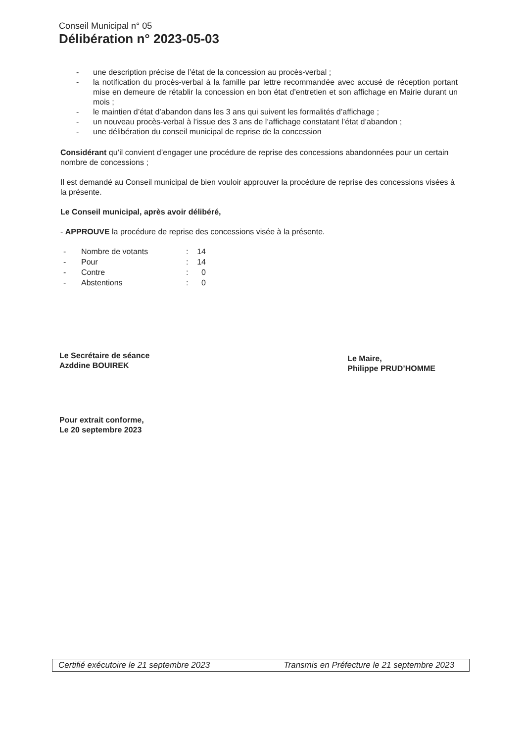Conseil Municipal n° 05
Délibération n° 2023-05-03
- une description précise de l’état de la concession au procès-verbal ;
- la notification du procès-verbal à la famille par lettre recommandée avec accusé de réception portant mise en demeure de rétablir la concession en bon état d’entretien et son affichage en Mairie durant un mois ;
- le maintien d’état d’abandon dans les 3 ans qui suivent les formalités d’affichage ;
- un nouveau procès-verbal à l’issue des 3 ans de l’affichage constatant l’état d’abandon ;
- une délibération du conseil municipal de reprise de la concession
Considérant qu’il convient d’engager une procédure de reprise des concessions abandonnées pour un certain nombre de concessions ;
Il est demandé au Conseil municipal de bien vouloir approuver la procédure de reprise des concessions visées à la présente.
Le Conseil municipal, après avoir délibéré,
- APPROUVE la procédure de reprise des concessions visée à la présente.
| - | Nombre de votants | : | 14 |
| - | Pour | : | 14 |
| - | Contre | : | 0 |
| - | Abstentions | : | 0 |
Le Secrétaire de séance
Azddine BOUIREK
Pour extrait conforme,
Le 20 septembre 2023
Le Maire,
Philippe PRUD’HOMME
Certifié exécutoire le 21 septembre 2023 Transmis en Préfecture le 21 septembre 2023